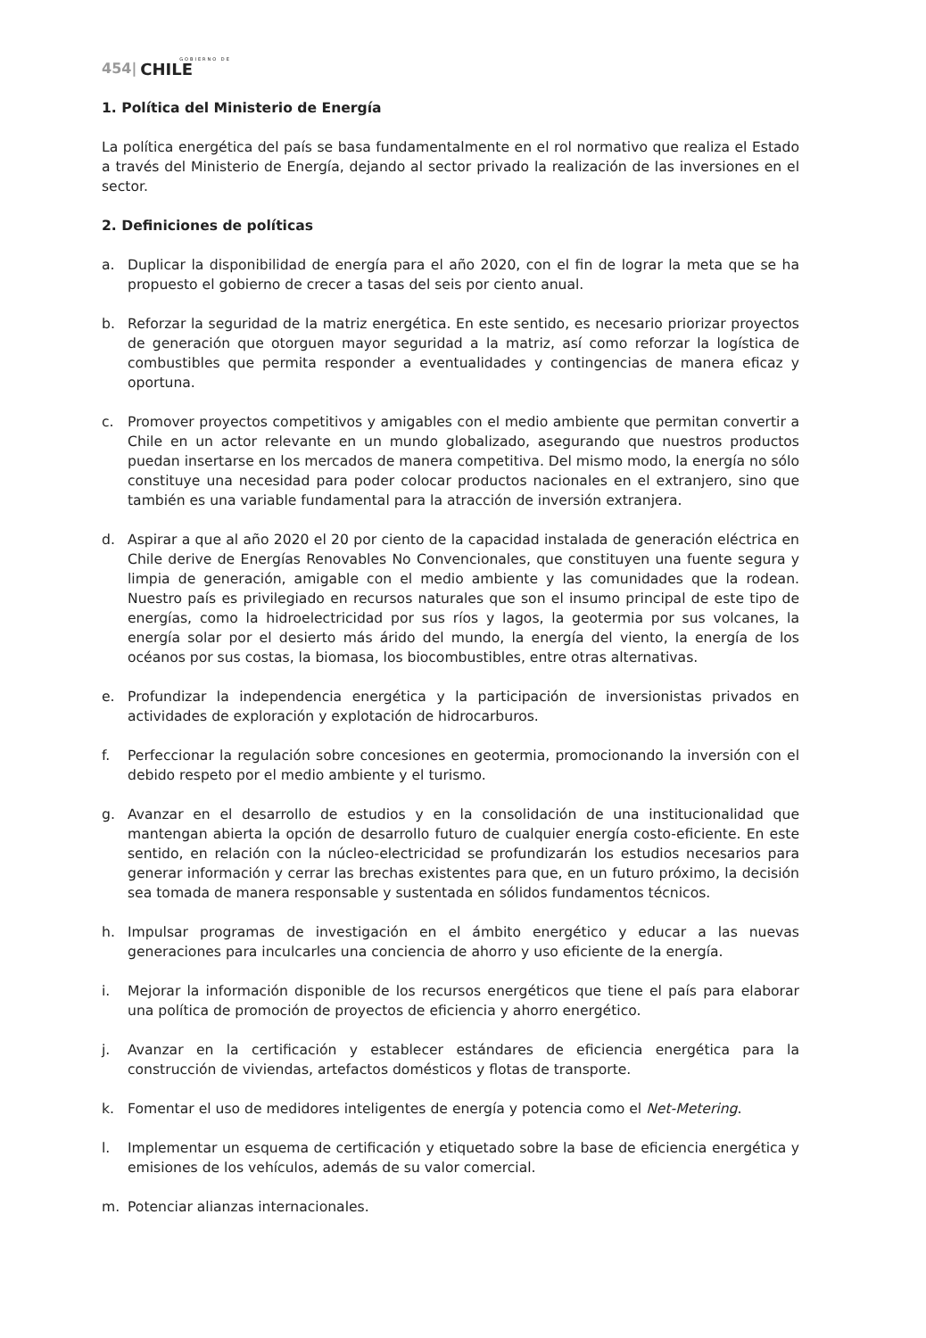454| GOBIERNO DE
CHILE
1. Política del Ministerio de Energía
La política energética del país se basa fundamentalmente en el rol normativo que realiza el Estado a través del Ministerio de Energía, dejando al sector privado la realización de las inversiones en el sector.
2. Definiciones de políticas
a. Duplicar la disponibilidad de energía para el año 2020, con el fin de lograr la meta que se ha propuesto el gobierno de crecer a tasas del seis por ciento anual.
b. Reforzar la seguridad de la matriz energética. En este sentido, es necesario priorizar proyectos de generación que otorguen mayor seguridad a la matriz, así como reforzar la logística de combustibles que permita responder a eventualidades y contingencias de manera eficaz y oportuna.
c. Promover proyectos competitivos y amigables con el medio ambiente que permitan convertir a Chile en un actor relevante en un mundo globalizado, asegurando que nuestros productos puedan insertarse en los mercados de manera competitiva. Del mismo modo, la energía no sólo constituye una necesidad para poder colocar productos nacionales en el extranjero, sino que también es una variable fundamental para la atracción de inversión extranjera.
d. Aspirar a que al año 2020 el 20 por ciento de la capacidad instalada de generación eléctrica en Chile derive de Energías Renovables No Convencionales, que constituyen una fuente segura y limpia de generación, amigable con el medio ambiente y las comunidades que la rodean. Nuestro país es privilegiado en recursos naturales que son el insumo principal de este tipo de energías, como la hidroelectricidad por sus ríos y lagos, la geotermia por sus volcanes, la energía solar por el desierto más árido del mundo, la energía del viento, la energía de los océanos por sus costas, la biomasa, los biocombustibles, entre otras alternativas.
e. Profundizar la independencia energética y la participación de inversionistas privados en actividades de exploración y explotación de hidrocarburos.
f. Perfeccionar la regulación sobre concesiones en geotermia, promocionando la inversión con el debido respeto por el medio ambiente y el turismo.
g. Avanzar en el desarrollo de estudios y en la consolidación de una institucionalidad que mantengan abierta la opción de desarrollo futuro de cualquier energía costo-eficiente. En este sentido, en relación con la núcleo-electricidad se profundizarán los estudios necesarios para generar información y cerrar las brechas existentes para que, en un futuro próximo, la decisión sea tomada de manera responsable y sustentada en sólidos fundamentos técnicos.
h. Impulsar programas de investigación en el ámbito energético y educar a las nuevas generaciones para inculcarles una conciencia de ahorro y uso eficiente de la energía.
i. Mejorar la información disponible de los recursos energéticos que tiene el país para elaborar una política de promoción de proyectos de eficiencia y ahorro energético.
j. Avanzar en la certificación y establecer estándares de eficiencia energética para la construcción de viviendas, artefactos domésticos y flotas de transporte.
k. Fomentar el uso de medidores inteligentes de energía y potencia como el Net-Metering.
l. Implementar un esquema de certificación y etiquetado sobre la base de eficiencia energética y emisiones de los vehículos, además de su valor comercial.
m. Potenciar alianzas internacionales.